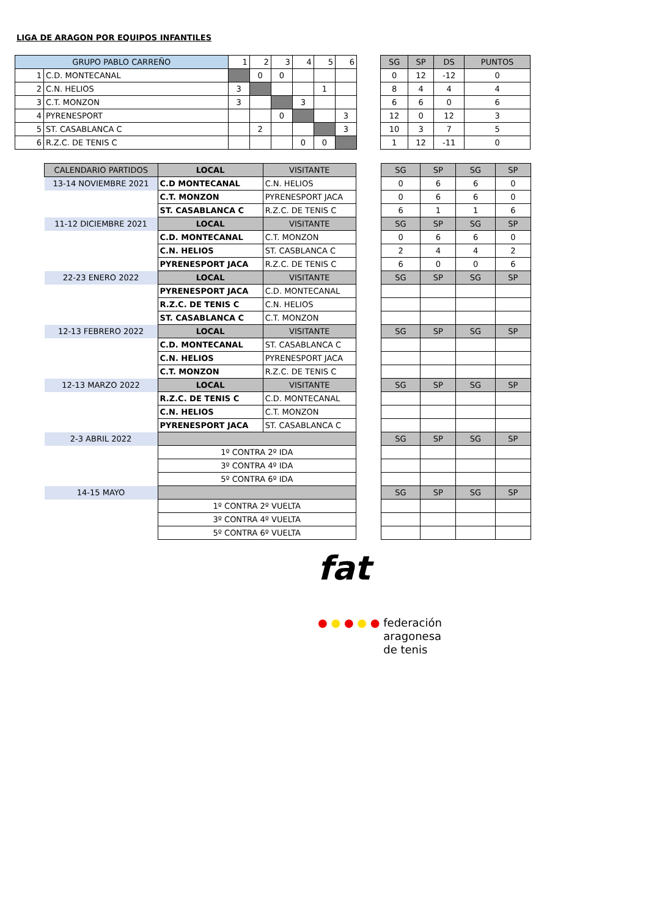LIGA DE ARAGON POR EQUIPOS INFANTILES
| GRUPO PABLO CARREÑO | | 1 | 2 | 3 | 4 | 5 | 6 |
| --- | --- | --- | --- | --- | --- | --- | --- |
| 1 | C.D. MONTECANAL | | 0 | 0 | | | |
| 2 | C.N. HELIOS | 3 | | | | 1 | |
| 3 | C.T. MONZON | 3 | | | 3 | | |
| 4 | PYRENESPORT | | | 0 | | | 3 |
| 5 | ST. CASABLANCA C | | 2 | | | | 3 |
| 6 | R.Z.C. DE TENIS C | | | | 0 | 0 | |
| SG | SP | DS | PUNTOS |
| --- | --- | --- | --- |
| 0 | 12 | -12 | 0 |
| 8 | 4 | 4 | 4 |
| 6 | 6 | 0 | 6 |
| 12 | 0 | 12 | 3 |
| 10 | 3 | 7 | 5 |
| 1 | 12 | -11 | 0 |
| CALENDARIO PARTIDOS | LOCAL | VISITANTE |
| --- | --- | --- |
| 13-14 NOVIEMBRE 2021 | C.D MONTECANAL | C.N. HELIOS |
| | C.T. MONZON | PYRENESPORT JACA |
| | ST. CASABLANCA C | R.Z.C. DE TENIS C |
| 11-12 DICIEMBRE 2021 | LOCAL | VISITANTE |
| | C.D. MONTECANAL | C.T. MONZON |
| | C.N. HELIOS | ST. CASBLANCA C |
| | PYRENESPORT JACA | R.Z.C. DE TENIS C |
| 22-23 ENERO 2022 | LOCAL | VISITANTE |
| | PYRENESPORT JACA | C.D. MONTECANAL |
| | R.Z.C. DE TENIS C | C.N. HELIOS |
| | ST. CASABLANCA C | C.T. MONZON |
| 12-13 FEBRERO 2022 | LOCAL | VISITANTE |
| | C.D. MONTECANAL | ST. CASABLANCA C |
| | C.N. HELIOS | PYRENESPORT JACA |
| | C.T. MONZON | R.Z.C. DE TENIS C |
| 12-13 MARZO 2022 | LOCAL | VISITANTE |
| | R.Z.C. DE TENIS C | C.D. MONTECANAL |
| | C.N. HELIOS | C.T. MONZON |
| | PYRENESPORT JACA | ST. CASABLANCA C |
| 2-3 ABRIL 2022 | | |
| | 1º CONTRA 2º IDA | |
| | 3º CONTRA 4º IDA | |
| | 5º CONTRA 6º IDA | |
| 14-15 MAYO | | |
| | 1º CONTRA 2º VUELTA | |
| | 3º CONTRA 4º VUELTA | |
| | 5º CONTRA 6º VUELTA | |
| SG | SP | SG | SP |
| --- | --- | --- | --- |
| 0 | 6 | 6 | 0 |
| 0 | 6 | 6 | 0 |
| 6 | 1 | 1 | 6 |
| SG | SP | SG | SP |
| 0 | 6 | 6 | 0 |
| 2 | 4 | 4 | 2 |
| 6 | 0 | 0 | 6 |
| SG | SP | SG | SP |
| SG | SP | SG | SP |
| SG | SP | SG | SP |
| SG | SP | SG | SP |
| SG | SP | SG | SP |
fat
● ● ● ● ● federación
aragonesa
de tenis